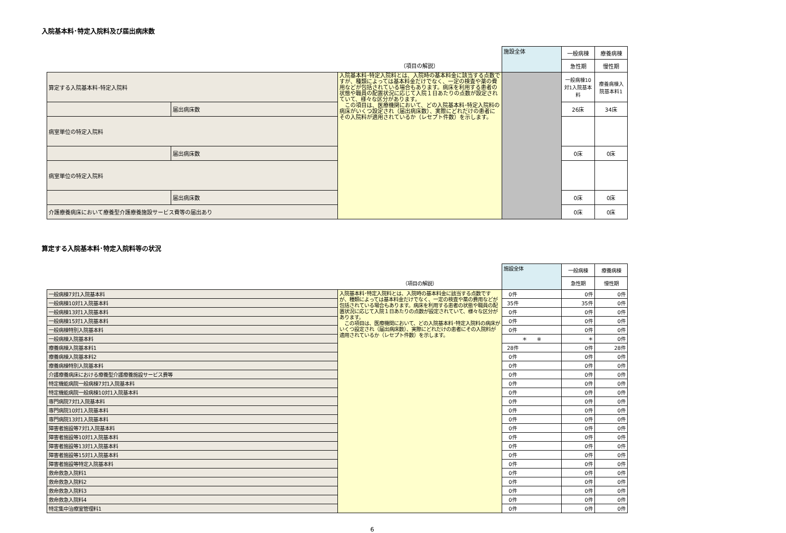入院基本料･特定入院料及び届出病床数
| | | | 施設全体 | 一般病棟 | 療養病棟 |
| | | （項目の解説） | | 急性期 | 慢性期 |
| 算定する入院基本料･特定入院料 | | 入院基本料･特定入院料とは、入院時の基本料金に該当する点数ですが、種類によっては基本料金だけでなく、一定の検査や薬の費用などが包括されている場合もあります。病床を利用する患者の状態や職員の配置状況に応じて入院１日あたりの点数が設定されていて、様々な区分があります。 この項目は、医療機関において、どの入院基本料･特定入院料の病床がいくつ設定され（届出病床数）、実際にどれだけの患者にその入院料が適用されているか（レセプト件数）を示します。 | | 一般病棟10対1入院基本料 | 療養病棟入院基本料1 |
| | 届出病床数 | | | 26床 | 34床 |
| 病室単位の特定入院料 | | | | | |
| | 届出病床数 | | | 0床 | 0床 |
| 病室単位の特定入院料 | | | | | |
| | 届出病床数 | | | 0床 | 0床 |
| 介護療養病床において療養型介護療養施設サービス費等の届出あり | | | | 0床 | 0床 |
算定する入院基本料･特定入院料等の状況
| | | 施設全体 | 一般病棟 | 療養病棟 |
| | （項目の解説） | | 急性期 | 慢性期 |
| 一般病棟7対1入院基本料 | 入院基本料･特定入院料とは、入院時の基本料金に該当する点数ですが、種類によっては基本料金だけでなく、一定の検査や薬の費用などが包括されている場合もあります。病床を利用する患者の状態や職員の配置状況に応じて入院１日あたりの点数が設定されていて、様々な区分があります。 この項目は、医療機関において、どの入院基本料･特定入院料の病床がいくつ設定され（届出病床数）、実際にどれだけの患者にその入院料が適用されているか（レセプト件数）を示します。 | 0件 | 0件 | 0件 |
| 一般病棟10対1入院基本料 | | 35件 | 35件 | 0件 |
| 一般病棟13対1入院基本料 | | 0件 | 0件 | 0件 |
| 一般病棟15対1入院基本料 | | 0件 | 0件 | 0件 |
| 一般病棟特別入院基本料 | | 0件 | 0件 | 0件 |
| 一般病棟入院基本料 | | ＊ ※ | ＊ | 0件 |
| 療養病棟入院基本料1 | | 28件 | 0件 | 28件 |
| 療養病棟入院基本料2 | | 0件 | 0件 | 0件 |
| 療養病棟特別入院基本料 | | 0件 | 0件 | 0件 |
| 介護療養病床における療養型介護療養施設サービス費等 | | 0件 | 0件 | 0件 |
| 特定機能病院一般病棟7対1入院基本料 | | 0件 | 0件 | 0件 |
| 特定機能病院一般病棟10対1入院基本料 | | 0件 | 0件 | 0件 |
| 専門病院7対1入院基本料 | | 0件 | 0件 | 0件 |
| 専門病院10対1入院基本料 | | 0件 | 0件 | 0件 |
| 専門病院13対1入院基本料 | | 0件 | 0件 | 0件 |
| 障害者施設等7対1入院基本料 | | 0件 | 0件 | 0件 |
| 障害者施設等10対1入院基本料 | | 0件 | 0件 | 0件 |
| 障害者施設等13対1入院基本料 | | 0件 | 0件 | 0件 |
| 障害者施設等15対1入院基本料 | | 0件 | 0件 | 0件 |
| 障害者施設等特定入院基本料 | | 0件 | 0件 | 0件 |
| 救命救急入院料1 | | 0件 | 0件 | 0件 |
| 救命救急入院料2 | | 0件 | 0件 | 0件 |
| 救命救急入院料3 | | 0件 | 0件 | 0件 |
| 救命救急入院料4 | | 0件 | 0件 | 0件 |
| 特定集中治療室管理料1 | | 0件 | 0件 | 0件 |
6